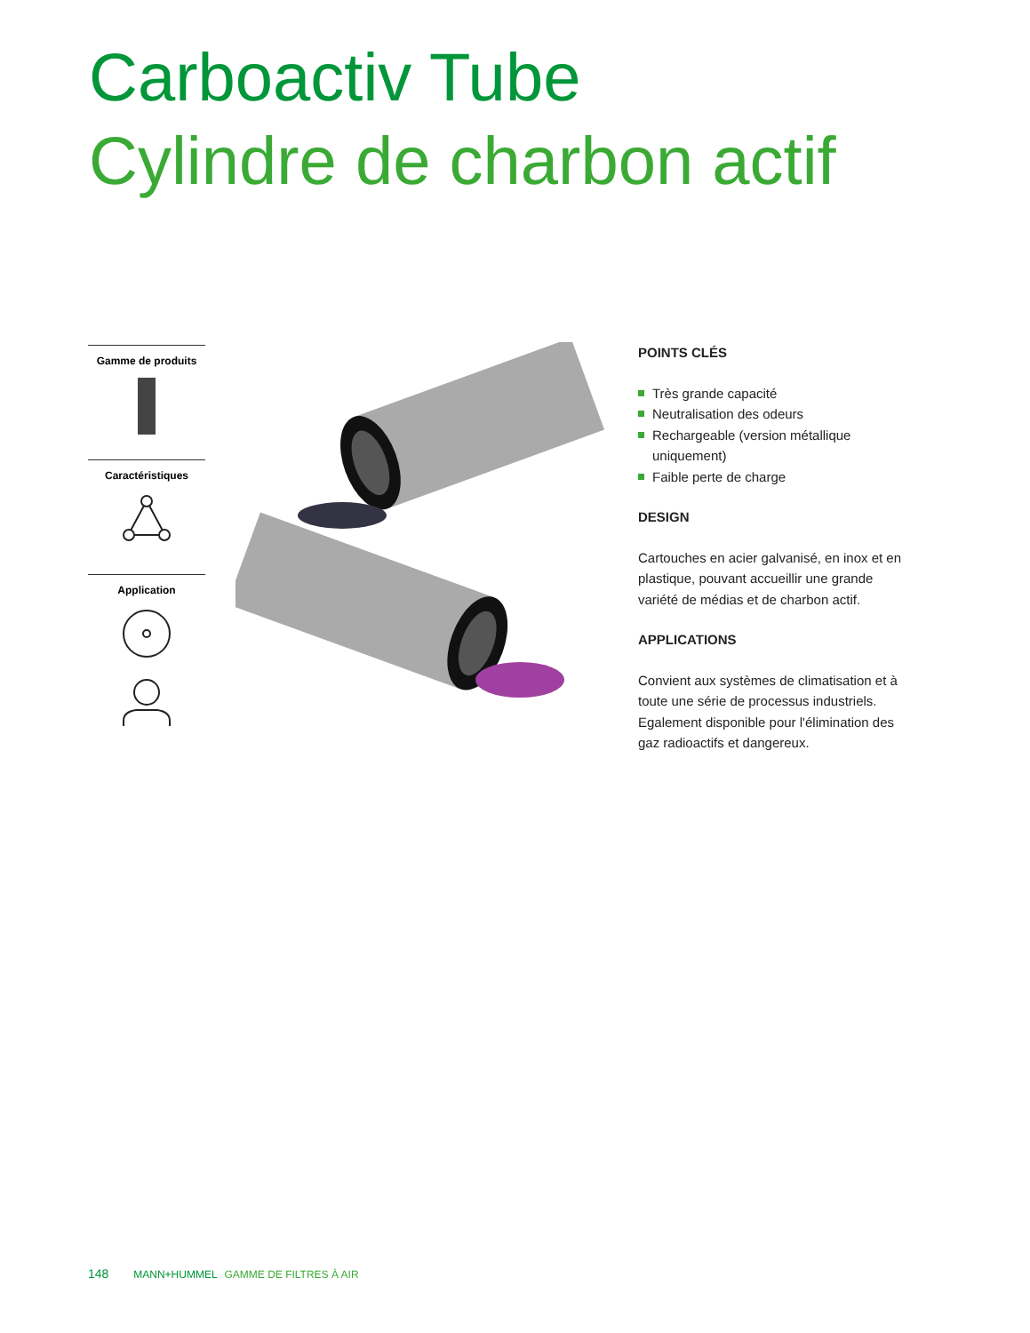Carboactiv Tube
Cylindre de charbon actif
Gamme de produits
Caractéristiques
Application
POINTS CLÉS
Très grande capacité
Neutralisation des odeurs
Rechargeable (version métallique uniquement)
Faible perte de charge
DESIGN
Cartouches en acier galvanisé, en inox et en plastique, pouvant accueillir une grande variété de médias et de charbon actif.
APPLICATIONS
Convient aux systèmes de climatisation et à toute une série de processus industriels. Egalement disponible pour l'élimination des gaz radioactifs et dangereux.
148 MANN+HUMMEL GAMME DE FILTRES À AIR